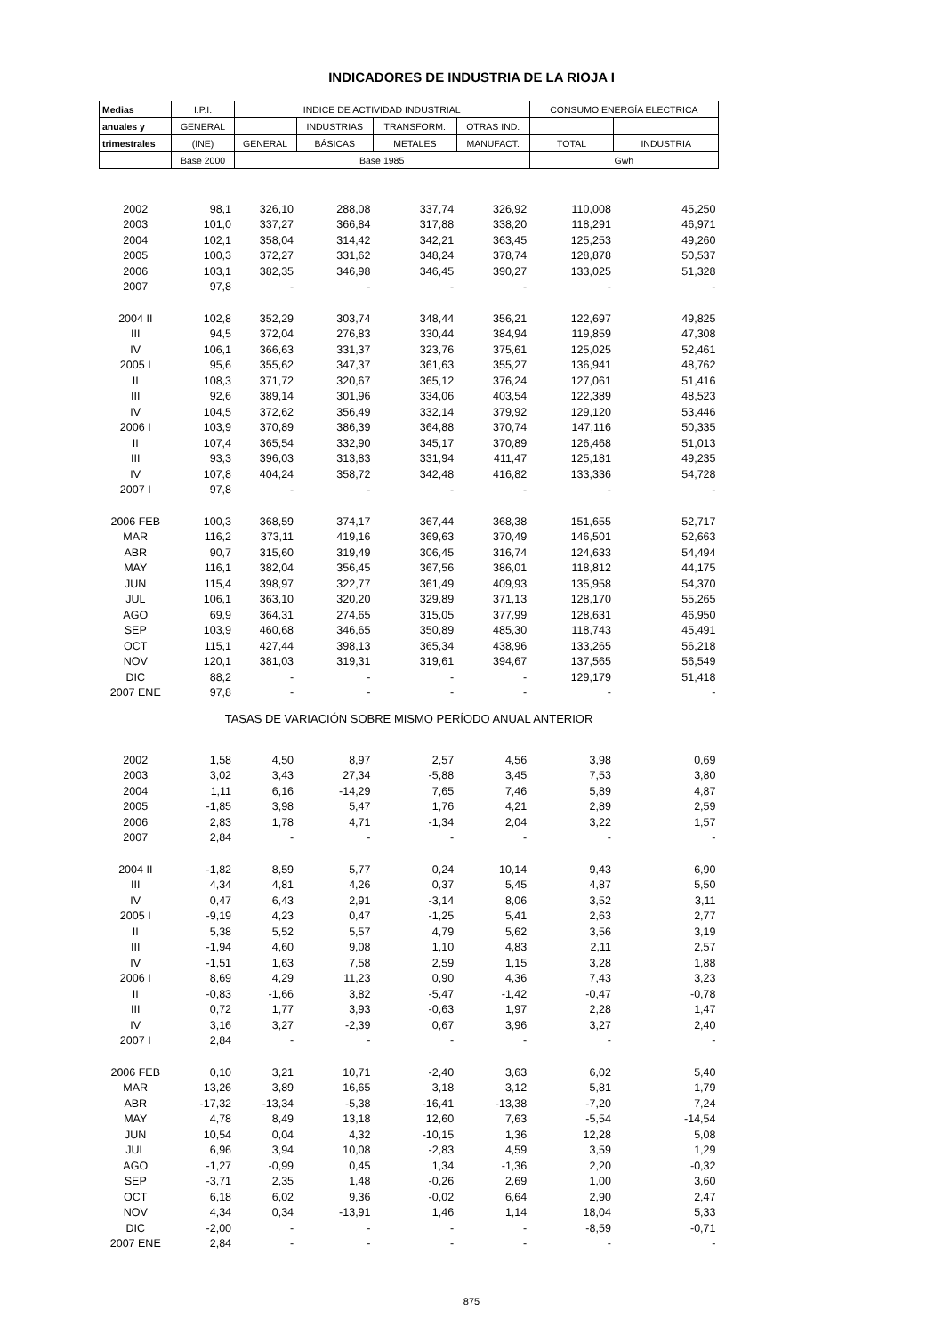INDICADORES DE INDUSTRIA DE LA RIOJA I
| Medias | I.P.I. | INDICE DE ACTIVIDAD INDUSTRIAL | | | | CONSUMO ENERGÍA ELECTRICA | |
| --- | --- | --- | --- | --- | --- | --- | --- |
| anuales y | GENERAL | | INDUSTRIAS | TRANSFORM. | OTRAS IND. | | |
| trimestrales | (INE) | GENERAL | BÁSICAS | METALES | MANUFACT. | TOTAL | INDUSTRIA |
| | Base 2000 | Base 1985 | | | | Gwh | |
| 2002 | 98,1 | 326,10 | 288,08 | 337,74 | 326,92 | 110,008 | 45,250 |
| 2003 | 101,0 | 337,27 | 366,84 | 317,88 | 338,20 | 118,291 | 46,971 |
| 2004 | 102,1 | 358,04 | 314,42 | 342,21 | 363,45 | 125,253 | 49,260 |
| 2005 | 100,3 | 372,27 | 331,62 | 348,24 | 378,74 | 128,878 | 50,537 |
| 2006 | 103,1 | 382,35 | 346,98 | 346,45 | 390,27 | 133,025 | 51,328 |
| 2007 | 97,8 | - | - | - | - | - | - |
| 2004 II | 102,8 | 352,29 | 303,74 | 348,44 | 356,21 | 122,697 | 49,825 |
| III | 94,5 | 372,04 | 276,83 | 330,44 | 384,94 | 119,859 | 47,308 |
| IV | 106,1 | 366,63 | 331,37 | 323,76 | 375,61 | 125,025 | 52,461 |
| 2005 I | 95,6 | 355,62 | 347,37 | 361,63 | 355,27 | 136,941 | 48,762 |
| II | 108,3 | 371,72 | 320,67 | 365,12 | 376,24 | 127,061 | 51,416 |
| III | 92,6 | 389,14 | 301,96 | 334,06 | 403,54 | 122,389 | 48,523 |
| IV | 104,5 | 372,62 | 356,49 | 332,14 | 379,92 | 129,120 | 53,446 |
| 2006 I | 103,9 | 370,89 | 386,39 | 364,88 | 370,74 | 147,116 | 50,335 |
| II | 107,4 | 365,54 | 332,90 | 345,17 | 370,89 | 126,468 | 51,013 |
| III | 93,3 | 396,03 | 313,83 | 331,94 | 411,47 | 125,181 | 49,235 |
| IV | 107,8 | 404,24 | 358,72 | 342,48 | 416,82 | 133,336 | 54,728 |
| 2007 I | 97,8 | - | - | - | - | - | - |
| 2006 FEB | 100,3 | 368,59 | 374,17 | 367,44 | 368,38 | 151,655 | 52,717 |
| MAR | 116,2 | 373,11 | 419,16 | 369,63 | 370,49 | 146,501 | 52,663 |
| ABR | 90,7 | 315,60 | 319,49 | 306,45 | 316,74 | 124,633 | 54,494 |
| MAY | 116,1 | 382,04 | 356,45 | 367,56 | 386,01 | 118,812 | 44,175 |
| JUN | 115,4 | 398,97 | 322,77 | 361,49 | 409,93 | 135,958 | 54,370 |
| JUL | 106,1 | 363,10 | 320,20 | 329,89 | 371,13 | 128,170 | 55,265 |
| AGO | 69,9 | 364,31 | 274,65 | 315,05 | 377,99 | 128,631 | 46,950 |
| SEP | 103,9 | 460,68 | 346,65 | 350,89 | 485,30 | 118,743 | 45,491 |
| OCT | 115,1 | 427,44 | 398,13 | 365,34 | 438,96 | 133,265 | 56,218 |
| NOV | 120,1 | 381,03 | 319,31 | 319,61 | 394,67 | 137,565 | 56,549 |
| DIC | 88,2 | - | - | - | - | 129,179 | 51,418 |
| 2007 ENE | 97,8 | - | - | - | - | - | - |
| TASAS DE VARIACIÓN SOBRE MISMO PERÍODO ANUAL ANTERIOR | | | | | | | |
| 2002 | 1,58 | 4,50 | 8,97 | 2,57 | 4,56 | 3,98 | 0,69 |
| 2003 | 3,02 | 3,43 | 27,34 | -5,88 | 3,45 | 7,53 | 3,80 |
| 2004 | 1,11 | 6,16 | -14,29 | 7,65 | 7,46 | 5,89 | 4,87 |
| 2005 | -1,85 | 3,98 | 5,47 | 1,76 | 4,21 | 2,89 | 2,59 |
| 2006 | 2,83 | 1,78 | 4,71 | -1,34 | 2,04 | 3,22 | 1,57 |
| 2007 | 2,84 | - | - | - | - | - | - |
| 2004 II | -1,82 | 8,59 | 5,77 | 0,24 | 10,14 | 9,43 | 6,90 |
| III | 4,34 | 4,81 | 4,26 | 0,37 | 5,45 | 4,87 | 5,50 |
| IV | 0,47 | 6,43 | 2,91 | -3,14 | 8,06 | 3,52 | 3,11 |
| 2005 I | -9,19 | 4,23 | 0,47 | -1,25 | 5,41 | 2,63 | 2,77 |
| II | 5,38 | 5,52 | 5,57 | 4,79 | 5,62 | 3,56 | 3,19 |
| III | -1,94 | 4,60 | 9,08 | 1,10 | 4,83 | 2,11 | 2,57 |
| IV | -1,51 | 1,63 | 7,58 | 2,59 | 1,15 | 3,28 | 1,88 |
| 2006 I | 8,69 | 4,29 | 11,23 | 0,90 | 4,36 | 7,43 | 3,23 |
| II | -0,83 | -1,66 | 3,82 | -5,47 | -1,42 | -0,47 | -0,78 |
| III | 0,72 | 1,77 | 3,93 | -0,63 | 1,97 | 2,28 | 1,47 |
| IV | 3,16 | 3,27 | -2,39 | 0,67 | 3,96 | 3,27 | 2,40 |
| 2007 I | 2,84 | - | - | - | - | - | - |
| 2006 FEB | 0,10 | 3,21 | 10,71 | -2,40 | 3,63 | 6,02 | 5,40 |
| MAR | 13,26 | 3,89 | 16,65 | 3,18 | 3,12 | 5,81 | 1,79 |
| ABR | -17,32 | -13,34 | -5,38 | -16,41 | -13,38 | -7,20 | 7,24 |
| MAY | 4,78 | 8,49 | 13,18 | 12,60 | 7,63 | -5,54 | -14,54 |
| JUN | 10,54 | 0,04 | 4,32 | -10,15 | 1,36 | 12,28 | 5,08 |
| JUL | 6,96 | 3,94 | 10,08 | -2,83 | 4,59 | 3,59 | 1,29 |
| AGO | -1,27 | -0,99 | 0,45 | 1,34 | -1,36 | 2,20 | -0,32 |
| SEP | -3,71 | 2,35 | 1,48 | -0,26 | 2,69 | 1,00 | 3,60 |
| OCT | 6,18 | 6,02 | 9,36 | -0,02 | 6,64 | 2,90 | 2,47 |
| NOV | 4,34 | 0,34 | -13,91 | 1,46 | 1,14 | 18,04 | 5,33 |
| DIC | -2,00 | - | - | - | - | -8,59 | -0,71 |
| 2007 ENE | 2,84 | - | - | - | - | - | - |
875